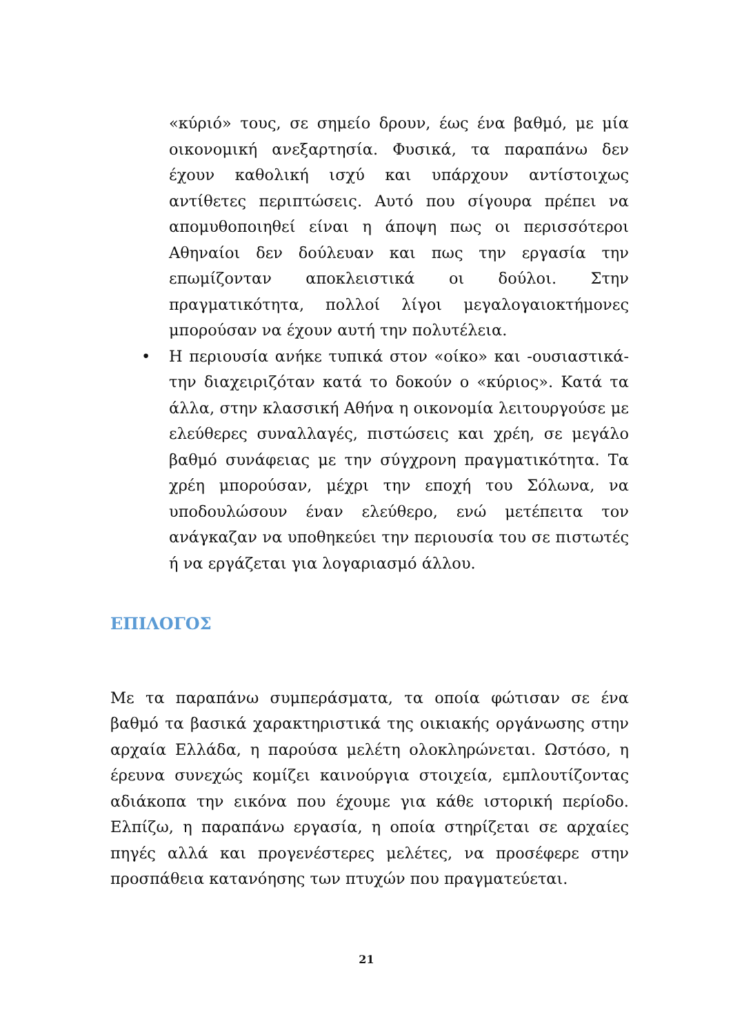«κύριό» τους, σε σημείο δρουν, έως ένα βαθμό, με μία οικονομική ανεξαρτησία. Φυσικά, τα παραπάνω δεν έχουν καθολική ισχύ και υπάρχουν αντίστοιχως αντίθετες περιπτώσεις. Αυτό που σίγουρα πρέπει να απομυθοποιηθεί είναι η άποψη πως οι περισσότεροι Αθηναίοι δεν δούλευαν και πως την εργασία την επωμίζονταν αποκλειστικά οι δούλοι. Στην πραγματικότητα, πολλοί λίγοι μεγαλογαιοκτήμονες μπορούσαν να έχουν αυτή την πολυτέλεια.
• Η περιουσία ανήκε τυπικά στον «οίκο» και -ουσιαστικά- την διαχειριζόταν κατά το δοκούν ο «κύριος». Κατά τα άλλα, στην κλασσική Αθήνα η οικονομία λειτουργούσε με ελεύθερες συναλλαγές, πιστώσεις και χρέη, σε μεγάλο βαθμό συνάφειας με την σύγχρονη πραγματικότητα. Τα χρέη μπορούσαν, μέχρι την εποχή του Σόλωνα, να υποδουλώσουν έναν ελεύθερο, ενώ μετέπειτα τον ανάγκαζαν να υποθηκεύει την περιουσία του σε πιστωτές ή να εργάζεται για λογαριασμό άλλου.
ΕΠΙΛΟΓΟΣ
Με τα παραπάνω συμπεράσματα, τα οποία φώτισαν σε ένα βαθμό τα βασικά χαρακτηριστικά της οικιακής οργάνωσης στην αρχαία Ελλάδα, η παρούσα μελέτη ολοκληρώνεται. Ωστόσο, η έρευνα συνεχώς κομίζει καινούργια στοιχεία, εμπλουτίζοντας αδιάκοπα την εικόνα που έχουμε για κάθε ιστορική περίοδο. Ελπίζω, η παραπάνω εργασία, η οποία στηρίζεται σε αρχαίες πηγές αλλά και προγενέστερες μελέτες, να προσέφερε στην προσπάθεια κατανόησης των πτυχών που πραγματεύεται.
21